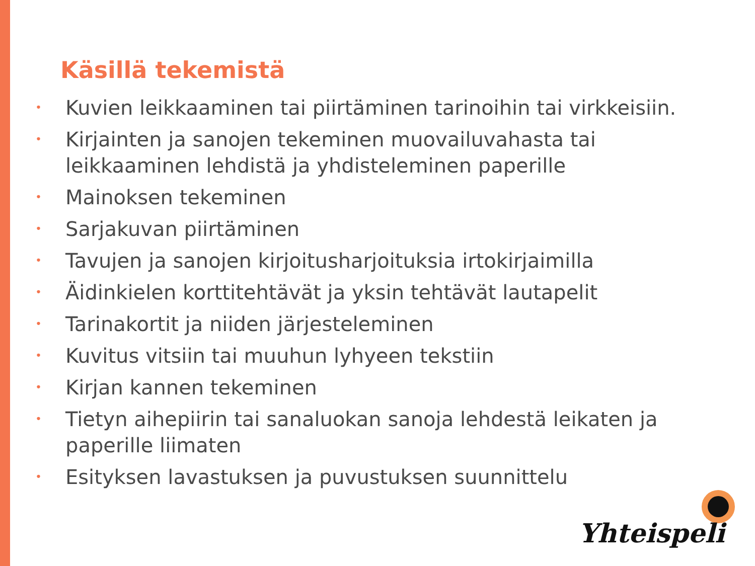Käsillä tekemistä
• Kuvien leikkaaminen tai piirtäminen tarinoihin tai virkkeisiin.
• Kirjainten ja sanojen tekeminen muovailuvahasta tai leikkaaminen lehdistä ja yhdisteleminen paperille
• Mainoksen tekeminen
• Sarjakuvan piirtäminen
• Tavujen ja sanojen kirjoitusharjoituksia irtokirjaimilla
• Äidinkielen korttitehtävät ja yksin tehtävät lautapelit
• Tarinakortit ja niiden järjesteleminen
• Kuvitus vitsiin tai muuhun lyhyeen tekstiin
• Kirjan kannen tekeminen
• Tietyn aihepiirin tai sanaluokan sanoja lehdestä leikaten ja paperille liimaten
• Esityksen lavastuksen ja puvustuksen suunnittelu
Yhteispeli